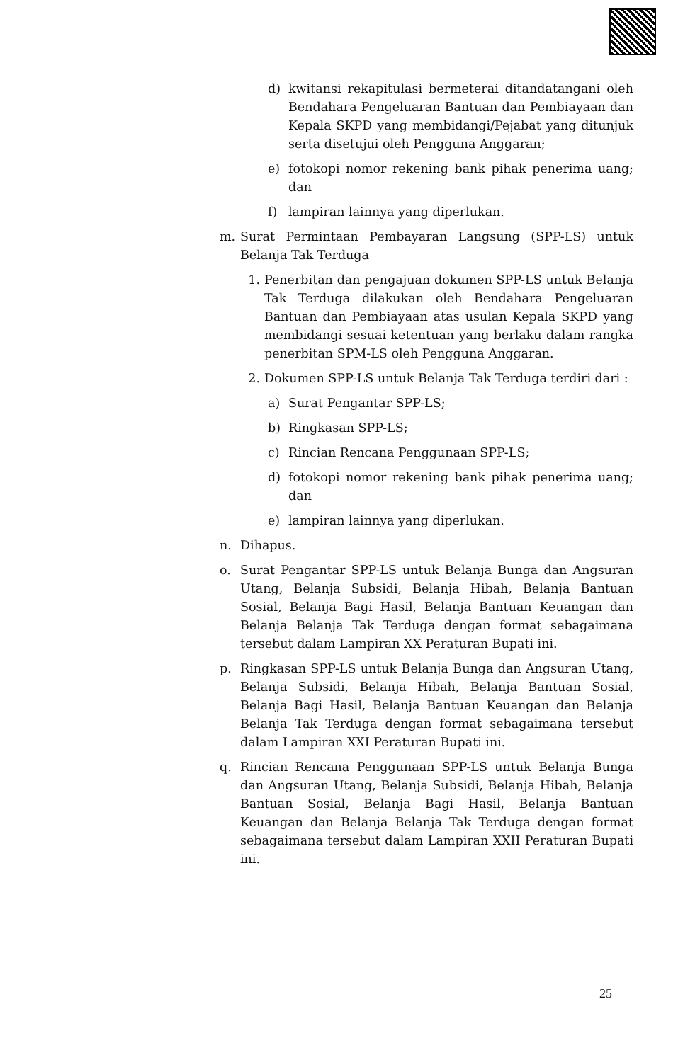d) kwitansi rekapitulasi bermeterai ditandatangani oleh Bendahara Pengeluaran Bantuan dan Pembiayaan dan Kepala SKPD yang membidangi/Pejabat yang ditunjuk serta disetujui oleh Pengguna Anggaran;
e) fotokopi nomor rekening bank pihak penerima uang; dan
f) lampiran lainnya yang diperlukan.
m. Surat Permintaan Pembayaran Langsung (SPP-LS) untuk Belanja Tak Terduga
1. Penerbitan dan pengajuan dokumen SPP-LS untuk Belanja Tak Terduga dilakukan oleh Bendahara Pengeluaran Bantuan dan Pembiayaan atas usulan Kepala SKPD yang membidangi sesuai ketentuan yang berlaku dalam rangka penerbitan SPM-LS oleh Pengguna Anggaran.
2. Dokumen SPP-LS untuk Belanja Tak Terduga terdiri dari :
a) Surat Pengantar SPP-LS;
b) Ringkasan SPP-LS;
c) Rincian Rencana Penggunaan SPP-LS;
d) fotokopi nomor rekening bank pihak penerima uang; dan
e) lampiran lainnya yang diperlukan.
n. Dihapus.
o. Surat Pengantar SPP-LS untuk Belanja Bunga dan Angsuran Utang, Belanja Subsidi, Belanja Hibah, Belanja Bantuan Sosial, Belanja Bagi Hasil, Belanja Bantuan Keuangan dan Belanja Belanja Tak Terduga dengan format sebagaimana tersebut dalam Lampiran XX Peraturan Bupati ini.
p. Ringkasan SPP-LS untuk Belanja Bunga dan Angsuran Utang, Belanja Subsidi, Belanja Hibah, Belanja Bantuan Sosial, Belanja Bagi Hasil, Belanja Bantuan Keuangan dan Belanja Belanja Tak Terduga dengan format sebagaimana tersebut dalam Lampiran XXI Peraturan Bupati ini.
q. Rincian Rencana Penggunaan SPP-LS untuk Belanja Bunga dan Angsuran Utang, Belanja Subsidi, Belanja Hibah, Belanja Bantuan Sosial, Belanja Bagi Hasil, Belanja Bantuan Keuangan dan Belanja Belanja Tak Terduga dengan format sebagaimana tersebut dalam Lampiran XXII Peraturan Bupati ini.
25